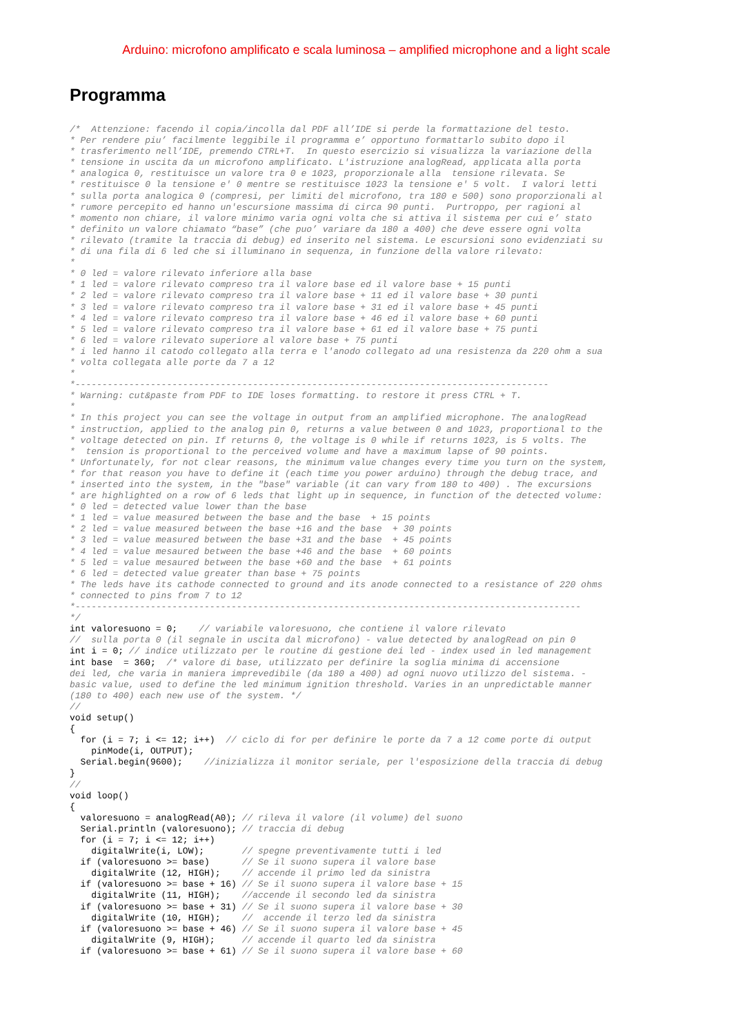Arduino: microfono amplificato e scala luminosa – amplified microphone and a light scale
Programma
/*  Attenzione: facendo il copia/incolla dal PDF all’IDE si perde la formattazione del testo.
* Per rendere piu’ facilmente leggibile il programma e’ opportuno formattarlo subito dopo il
* trasferimento nell’IDE, premendo CTRL+T.  In questo esercizio si visualizza la variazione della
* tensione in uscita da un microfono amplificato. L'istruzione analogRead, applicata alla porta
* analogica 0, restituisce un valore tra 0 e 1023, proporzionale alla  tensione rilevata. Se
* restituisce 0 la tensione e' 0 mentre se restituisce 1023 la tensione e' 5 volt.  I valori letti
* sulla porta analogica 0 (compresi, per limiti del microfono, tra 180 e 500) sono proporzionali al
* rumore percepito ed hanno un'escursione massima di circa 90 punti.  Purtroppo, per ragioni al
* momento non chiare, il valore minimo varia ogni volta che si attiva il sistema per cui e’ stato
* definito un valore chiamato “base” (che puo’ variare da 180 a 400) che deve essere ogni volta
* rilevato (tramite la traccia di debug) ed inserito nel sistema. Le escursioni sono evidenziati su
* di una fila di 6 led che si illuminano in sequenza, in funzione della valore rilevato:
*
* 0 led = valore rilevato inferiore alla base
* 1 led = valore rilevato compreso tra il valore base ed il valore base + 15 punti
* 2 led = valore rilevato compreso tra il valore base + 11 ed il valore base + 30 punti
* 3 led = valore rilevato compreso tra il valore base + 31 ed il valore base + 45 punti
* 4 led = valore rilevato compreso tra il valore base + 46 ed il valore base + 60 punti
* 5 led = valore rilevato compreso tra il valore base + 61 ed il valore base + 75 punti
* 6 led = valore rilevato superiore al valore base + 75 punti
* i led hanno il catodo collegato alla terra e l'anodo collegato ad una resistenza da 220 ohm a sua
* volta collegata alle porte da 7 a 12
*
*----------------------------------------------------------------------------------------
* Warning: cut&paste from PDF to IDE loses formatting. to restore it press CTRL + T.
*
* In this project you can see the voltage in output from an amplified microphone. The analogRead
* instruction, applied to the analog pin 0, returns a value between 0 and 1023, proportional to the
* voltage detected on pin. If returns 0, the voltage is 0 while if returns 1023, is 5 volts. The
*  tension is proportional to the perceived volume and have a maximum lapse of 90 points.
* Unfortunately, for not clear reasons, the minimum value changes every time you turn on the system,
* for that reason you have to define it (each time you power arduino) through the debug trace, and
* inserted into the system, in the "base" variable (it can vary from 180 to 400) . The excursions
* are highlighted on a row of 6 leds that light up in sequence, in function of the detected volume:
* 0 led = detected value lower than the base
* 1 led = value measured between the base and the base  + 15 points
* 2 led = value measured between the base +16 and the base  + 30 points
* 3 led = value measured between the base +31 and the base  + 45 points
* 4 led = value mesaured between the base +46 and the base  + 60 points
* 5 led = value mesaured between the base +60 and the base  + 61 points
* 6 led = detected value greater than base + 75 points
* The leds have its cathode connected to ground and its anode connected to a resistance of 220 ohms
* connected to pins from 7 to 12
*----------------------------------------------------------------------------------------------
*/
int valoresuono = 0;    // variabile valoresuono, che contiene il valore rilevato
//  sulla porta 0 (il segnale in uscita dal microfono) - value detected by analogRead on pin 0
int i = 0; // indice utilizzato per le routine di gestione dei led - index used in led management
int base  = 360;  /* valore di base, utilizzato per definire la soglia minima di accensione
dei led, che varia in maniera imprevedibile (da 180 a 400) ad ogni nuovo utilizzo del sistema. -
basic value, used to define the led minimum ignition threshold. Varies in an unpredictable manner
(180 to 400) each new use of the system. */
//
void setup()
{
  for (i = 7; i <= 12; i++)  // ciclo di for per definire le porte da 7 a 12 come porte di output
    pinMode(i, OUTPUT);
  Serial.begin(9600);    //inizializza il monitor seriale, per l'esposizione della traccia di debug
}
//
void loop()
{
  valoresuono = analogRead(A0); // rileva il valore (il volume) del suono
  Serial.println (valoresuono); // traccia di debug
  for (i = 7; i <= 12; i++)
    digitalWrite(i, LOW);       // spegne preventivamente tutti i led
  if (valoresuono >= base)      // Se il suono supera il valore base
    digitalWrite (12, HIGH);    // accende il primo led da sinistra
  if (valoresuono >= base + 16) // Se il suono supera il valore base + 15
    digitalWrite (11, HIGH);    //accende il secondo led da sinistra
  if (valoresuono >= base + 31) // Se il suono supera il valore base + 30
    digitalWrite (10, HIGH);    //  accende il terzo led da sinistra
  if (valoresuono >= base + 46) // Se il suono supera il valore base + 45
    digitalWrite (9, HIGH);     // accende il quarto led da sinistra
  if (valoresuono >= base + 61) // Se il suono supera il valore base + 60